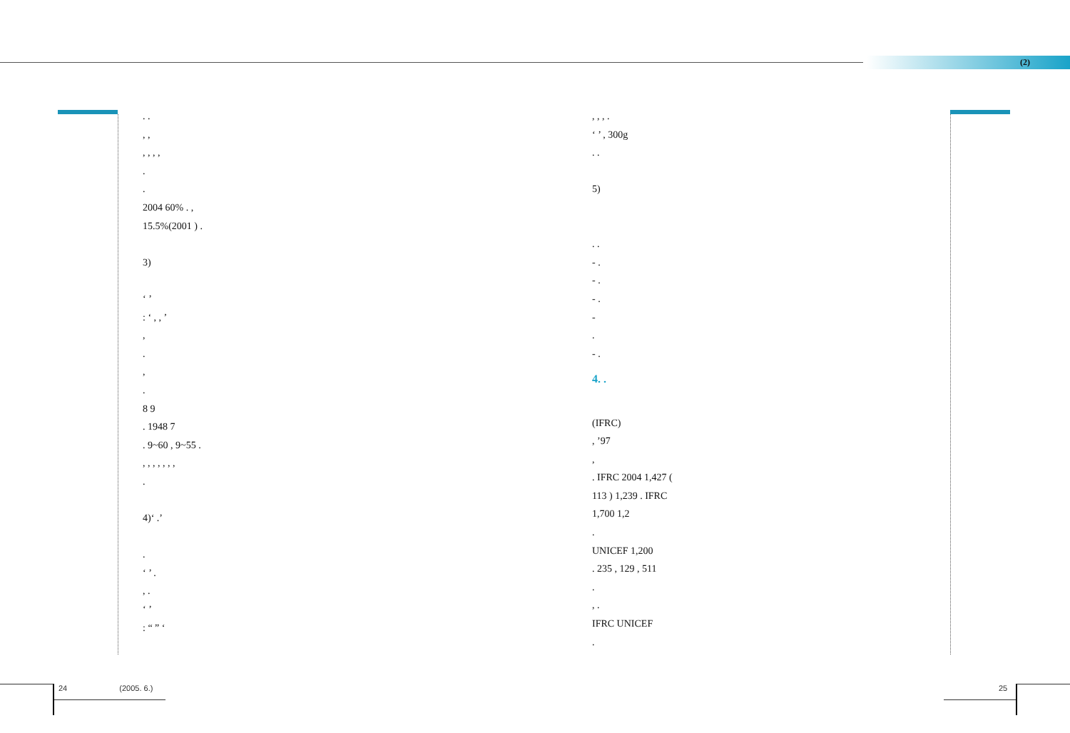(2)
. .
, ,
, , , ,
.
.
2004 60% . ,
15.5%(2001 ) .
3)
‘ ’
: ‘ , , ’
,
.
,
.
8 9
. 1948 7
. 9~60 , 9~55 .
, , , , , , ,
.
4)‘ .’
.
‘ ’ .
, .
‘ ’
: “ ” ‘
, , , .
‘ ’ , 300g
. .
5)
. .
- .
- .
- .
-
.
- .
4. .
(IFRC)
, ’97
,
. IFRC 2004 1,427 (
113 ) 1,239 . IFRC
1,700 1,2
.
UNICEF 1,200
. 235 , 129 , 511
.
, .
IFRC UNICEF
.
24 (2005. 6.) 25